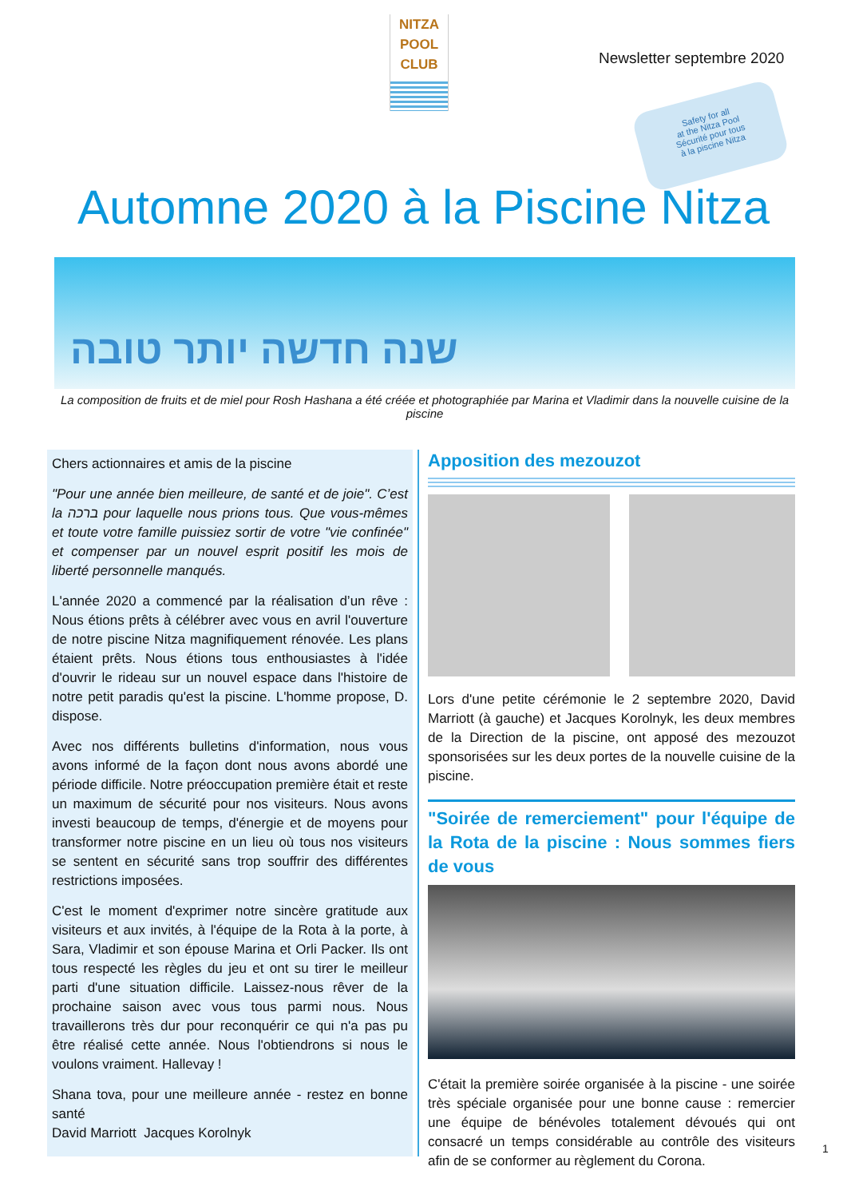NITZA
POOL
CLUB
Newsletter septembre 2020
Safety for all
at the Nitza Pool
Sécurité pour tous
à la piscine Nitza
Automne 2020 à la Piscine Nitza
שנה חדשה יותר טובה
La composition de fruits et de miel pour Rosh Hashana a été créée et photographiée par Marina et Vladimir dans la nouvelle cuisine de la piscine
Chers actionnaires et amis de la piscine
"Pour une année bien meilleure, de santé et de joie". C’est la ברכה pour laquelle nous prions tous. Que vous-mêmes et toute votre famille puissiez sortir de votre "vie confinée" et compenser par un nouvel esprit positif les mois de liberté personnelle manqués.
L'année 2020 a commencé par la réalisation d’un rêve : Nous étions prêts à célébrer avec vous en avril l'ouverture de notre piscine Nitza magnifiquement rénovée. Les plans étaient prêts. Nous étions tous enthousiastes à l'idée d'ouvrir le rideau sur un nouvel espace dans l'histoire de notre petit paradis qu'est la piscine. L'homme propose, D. dispose.
Avec nos différents bulletins d'information, nous vous avons informé de la façon dont nous avons abordé une période difficile. Notre préoccupation première était et reste un maximum de sécurité pour nos visiteurs. Nous avons investi beaucoup de temps, d'énergie et de moyens pour transformer notre piscine en un lieu où tous nos visiteurs se sentent en sécurité sans trop souffrir des différentes restrictions imposées.
C'est le moment d'exprimer notre sincère gratitude aux visiteurs et aux invités, à l'équipe de la Rota à la porte, à Sara, Vladimir et son épouse Marina et Orli Packer. Ils ont tous respecté les règles du jeu et ont su tirer le meilleur parti d'une situation difficile. Laissez-nous rêver de la prochaine saison avec vous tous parmi nous. Nous travaillerons très dur pour reconquérir ce qui n'a pas pu être réalisé cette année. Nous l'obtiendrons si nous le voulons vraiment. Hallevay !
Shana tova, pour une meilleure année - restez en bonne santé
David Marriott Jacques Korolnyk
Apposition des mezouzot
Lors d'une petite cérémonie le 2 septembre 2020, David Marriott (à gauche) et Jacques Korolnyk, les deux membres de la Direction de la piscine, ont apposé des mezouzot sponsorisées sur les deux portes de la nouvelle cuisine de la piscine.
"Soirée de remerciement" pour l'équipe de la Rota de la piscine : Nous sommes fiers de vous
C'était la première soirée organisée à la piscine - une soirée très spéciale organisée pour une bonne cause : remercier une équipe de bénévoles totalement dévoués qui ont consacré un temps considérable au contrôle des visiteurs afin de se conformer au règlement du Corona.
1